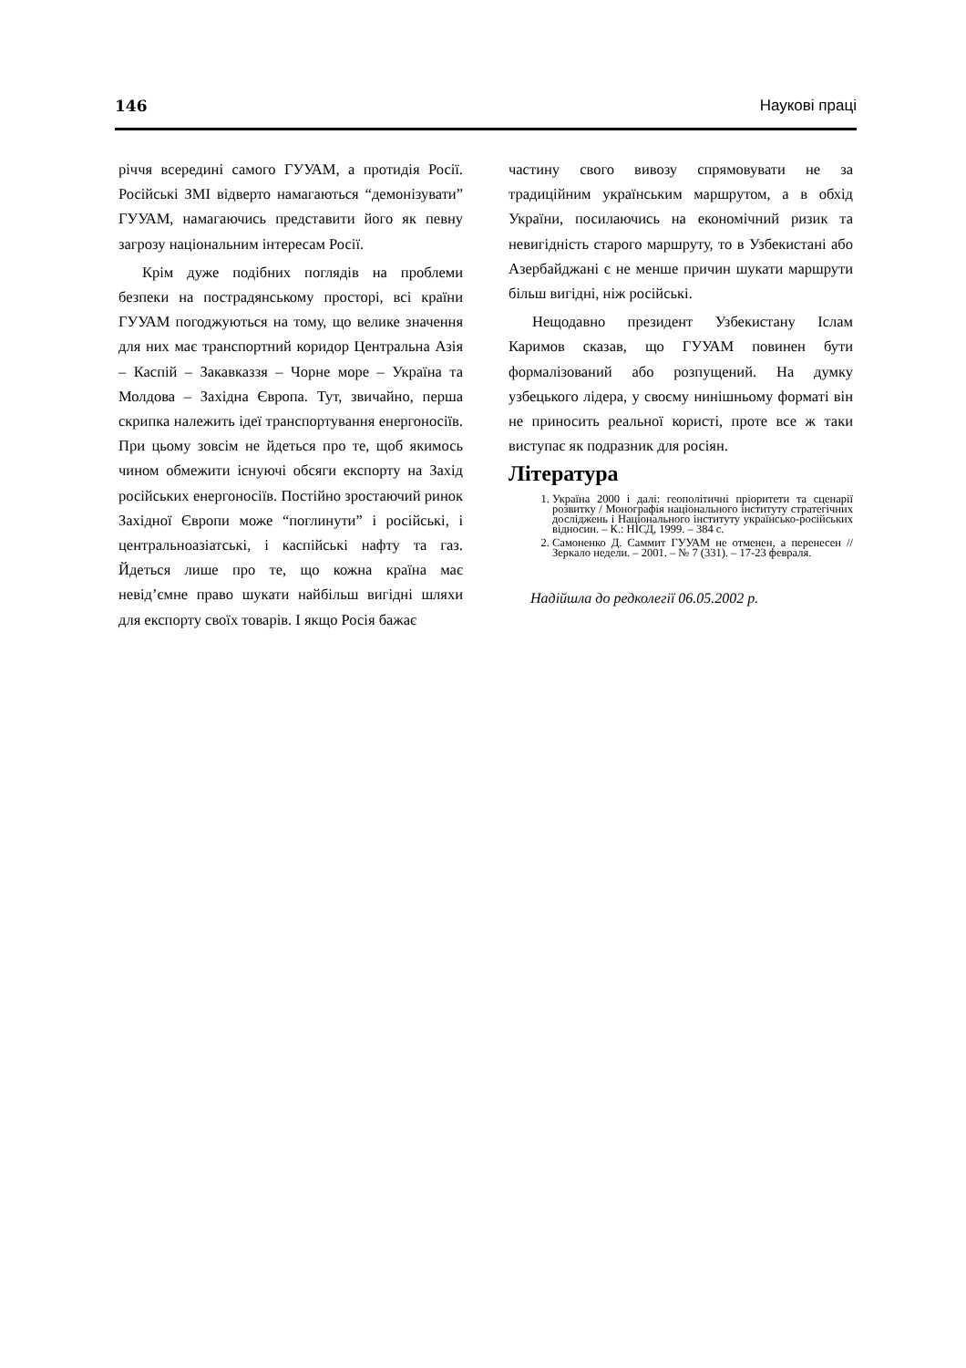146 Наукові праці
річчя всередині самого ГУУАМ, а протидія Росії. Російські ЗМІ відверто намагаються “демонізувати” ГУУАМ, намагаючись представити його як певну загрозу національним інтересам Росії.
Крім дуже подібних поглядів на проблеми безпеки на пострадянському просторі, всі країни ГУУАМ погоджуються на тому, що велике значення для них має транспортний коридор Центральна Азія – Каспій – Закавказзя – Чорне море – Україна та Молдова – Західна Європа. Тут, звичайно, перша скрипка належить ідеї транспортування енергоносіїв. При цьому зовсім не йдеться про те, щоб якимось чином обмежити існуючі обсяги експорту на Захід російських енергоносіїв. Постійно зростаючий ринок Західної Європи може “поглинути” і російські, і центральноазіатські, і каспійські нафту та газ. Йдеться лише про те, що кожна країна має невід’ємне право шукати найбільш вигідні шляхи для експорту своїх товарів. І якщо Росія бажає
частину свого вивозу спрямовувати не за традиційним українським маршрутом, а в обхід України, посилаючись на економічний ризик та невигідність старого маршруту, то в Узбекистані або Азербайджані є не менше причин шукати маршрути більш вигідні, ніж російські.
Нещодавно президент Узбекистану Іслам Каримов сказав, що ГУУАМ повинен бути формалізований або розпущений. На думку узбецького лідера, у своєму нинішньому форматі він не приносить реальної користі, проте все ж таки виступає як подразник для росіян.
Література
1. Україна 2000 і далі: геополітичні пріоритети та сценарії розвитку / Монографія національного інституту стратегічних досліджень і Національного інституту українсько-російських відносин. – К.: НІСД, 1999. – 384 с.
2. Самоненко Д. Саммит ГУУАМ не отменен, а перенесен // Зеркало недели. – 2001. – № 7 (331). – 17-23 февраля.
Надійшла до редколегії 06.05.2002 р.